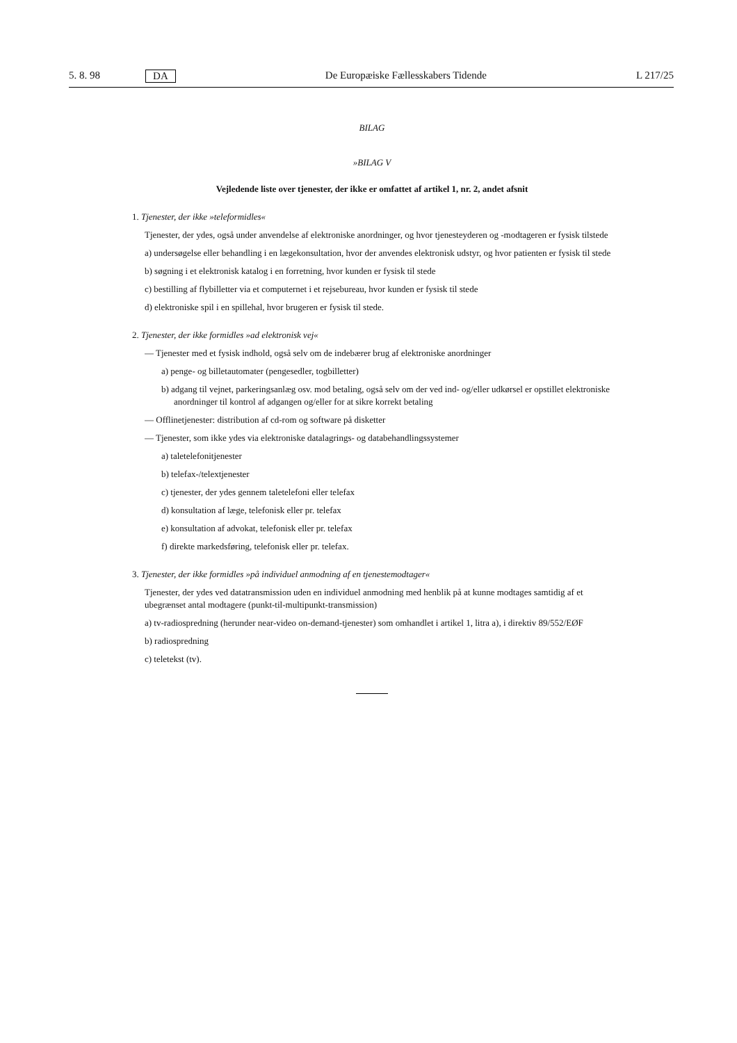5. 8. 98 DA De Europæiske Fællesskabers Tidende L 217/25
BILAG
»BILAG V
Vejledende liste over tjenester, der ikke er omfattet af artikel 1, nr. 2, andet afsnit
1. Tjenester, der ikke »teleformidles«
Tjenester, der ydes, også under anvendelse af elektroniske anordninger, og hvor tjenesteyderen og -modtageren er fysisk tilstede
a) undersøgelse eller behandling i en lægekonsultation, hvor der anvendes elektronisk udstyr, og hvor patienten er fysisk til stede
b) søgning i et elektronisk katalog i en forretning, hvor kunden er fysisk til stede
c) bestilling af flybilletter via et computernet i et rejsebureau, hvor kunden er fysisk til stede
d) elektroniske spil i en spillehal, hvor brugeren er fysisk til stede.
2. Tjenester, der ikke formidles »ad elektronisk vej«
— Tjenester med et fysisk indhold, også selv om de indebærer brug af elektroniske anordninger
a) penge- og billetautomater (pengesedler, togbilletter)
b) adgang til vejnet, parkeringsanlæg osv. mod betaling, også selv om der ved ind- og/eller udkørsel er opstillet elektroniske anordninger til kontrol af adgangen og/eller for at sikre korrekt betaling
— Offlinetjenester: distribution af cd-rom og software på disketter
— Tjenester, som ikke ydes via elektroniske datalagrings- og databehandlingssystemer
a) taletelefonitjenester
b) telefax-/telextjenester
c) tjenester, der ydes gennem taletelefoni eller telefax
d) konsultation af læge, telefonisk eller pr. telefax
e) konsultation af advokat, telefonisk eller pr. telefax
f) direkte markedsføring, telefonisk eller pr. telefax.
3. Tjenester, der ikke formidles »på individuel anmodning af en tjenestemodtager«
Tjenester, der ydes ved datatransmission uden en individuel anmodning med henblik på at kunne modtages samtidig af et ubegrænset antal modtagere (punkt-til-multipunkt-transmission)
a) tv-radiospredning (herunder near-video on-demand-tjenester) som omhandlet i artikel 1, litra a), i direktiv 89/552/EØF
b) radiospredning
c) teletekst (tv).